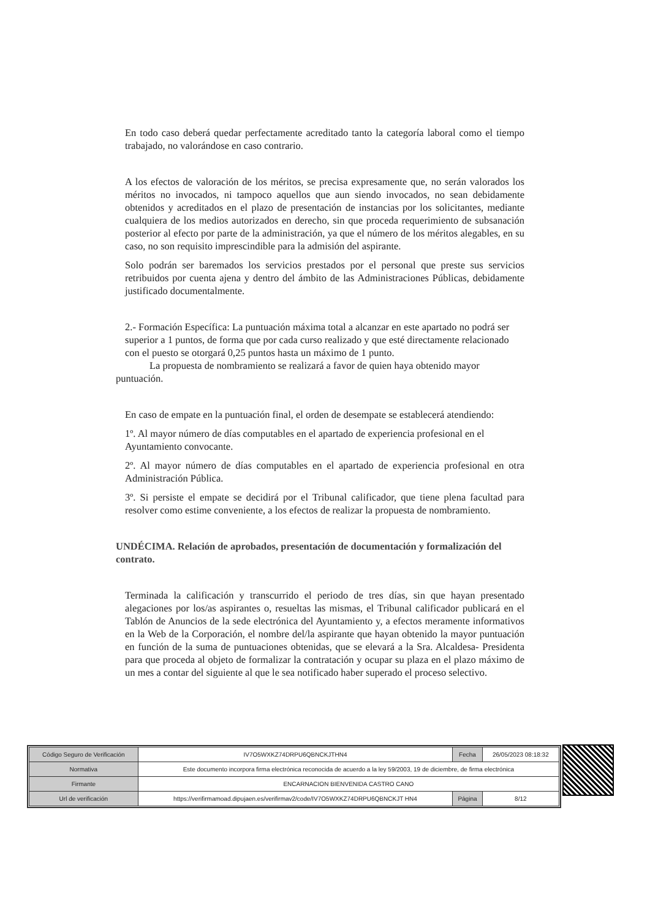En todo caso deberá quedar perfectamente acreditado tanto la categoría laboral como el tiempo trabajado, no valorándose en caso contrario.
A los efectos de valoración de los méritos, se precisa expresamente que, no serán valorados los méritos no invocados, ni tampoco aquellos que aun siendo invocados, no sean debidamente obtenidos y acreditados en el plazo de presentación de instancias por los solicitantes, mediante cualquiera de los medios autorizados en derecho, sin que proceda requerimiento de subsanación posterior al efecto por parte de la administración, ya que el número de los méritos alegables, en su caso, no son requisito imprescindible para la admisión del aspirante.
Solo podrán ser baremados los servicios prestados por el personal que preste sus servicios retribuidos por cuenta ajena y dentro del ámbito de las Administraciones Públicas, debidamente justificado documentalmente.
2.- Formación Específica: La puntuación máxima total a alcanzar en este apartado no podrá ser superior a 1 puntos, de forma que por cada curso realizado y que esté directamente relacionado con el puesto se otorgará 0,25 puntos hasta un máximo de 1 punto.
La propuesta de nombramiento se realizará a favor de quien haya obtenido mayor puntuación.
En caso de empate en la puntuación final, el orden de desempate se establecerá atendiendo:
1º. Al mayor número de días computables en el apartado de experiencia profesional en el Ayuntamiento convocante.
2º. Al mayor número de días computables en el apartado de experiencia profesional en otra Administración Pública.
3º. Si persiste el empate se decidirá por el Tribunal calificador, que tiene plena facultad para resolver como estime conveniente, a los efectos de realizar la propuesta de nombramiento.
UNDÉCIMA. Relación de aprobados, presentación de documentación y formalización del contrato.
Terminada la calificación y transcurrido el periodo de tres días, sin que hayan presentado alegaciones por los/as aspirantes o, resueltas las mismas, el Tribunal calificador publicará en el Tablón de Anuncios de la sede electrónica del Ayuntamiento y, a efectos meramente informativos en la Web de la Corporación, el nombre del/la aspirante que hayan obtenido la mayor puntuación en función de la suma de puntuaciones obtenidas, que se elevará a la Sra. Alcaldesa- Presidenta para que proceda al objeto de formalizar la contratación y ocupar su plaza en el plazo máximo de un mes a contar del siguiente al que le sea notificado haber superado el proceso selectivo.
| Código Seguro de Verificación | IV7O5WXKZ74DRPU6QBNCKJTHN4 | Fecha | 26/05/2023 08:18:32 |
| Normativa | Este documento incorpora firma electrónica reconocida de acuerdo a la ley 59/2003, 19 de diciembre, de firma electrónica | | |
| Firmante | ENCARNACION BIENVENIDA CASTRO CANO | | |
| Url de verificación | https://verifirmamoad.dipujaen.es/verifirmav2/code/IV7O5WXKZ74DRPU6QBNCKJT HN4 | Página | 8/12 |